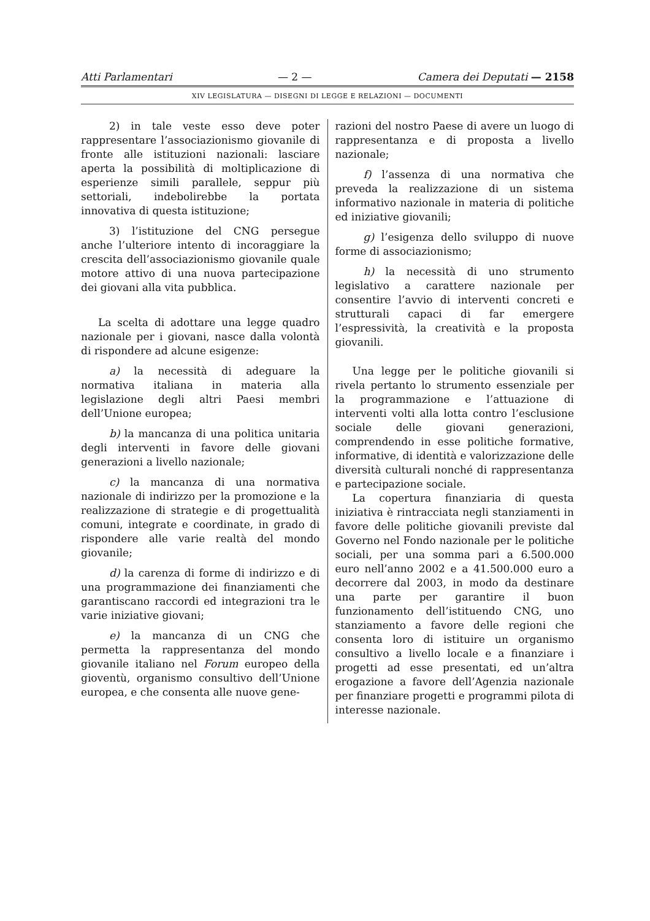Atti Parlamentari — 2 — Camera dei Deputati — 2158
XIV LEGISLATURA — DISEGNI DI LEGGE E RELAZIONI — DOCUMENTI
2) in tale veste esso deve poter rappresentare l’associazionismo giovanile di fronte alle istituzioni nazionali: lasciare aperta la possibilità di moltiplicazione di esperienze simili parallele, seppur più settoriali, indebolirebbe la portata innovativa di questa istituzione;
3) l’istituzione del CNG persegue anche l’ulteriore intento di incoraggiare la crescita dell’associazionismo giovanile quale motore attivo di una nuova partecipazione dei giovani alla vita pubblica.
La scelta di adottare una legge quadro nazionale per i giovani, nasce dalla volontà di rispondere ad alcune esigenze:
a) la necessità di adeguare la normativa italiana in materia alla legislazione degli altri Paesi membri dell’Unione europea;
b) la mancanza di una politica unitaria degli interventi in favore delle giovani generazioni a livello nazionale;
c) la mancanza di una normativa nazionale di indirizzo per la promozione e la realizzazione di strategie e di progettualità comuni, integrate e coordinate, in grado di rispondere alle varie realtà del mondo giovanile;
d) la carenza di forme di indirizzo e di una programmazione dei finanziamenti che garantiscano raccordi ed integrazioni tra le varie iniziative giovani;
e) la mancanza di un CNG che permetta la rappresentanza del mondo giovanile italiano nel Forum europeo della gioventù, organismo consultivo dell’Unione europea, e che consenta alle nuove gene-
razioni del nostro Paese di avere un luogo di rappresentanza e di proposta a livello nazionale;
f) l’assenza di una normativa che preveda la realizzazione di un sistema informativo nazionale in materia di politiche ed iniziative giovanili;
g) l’esigenza dello sviluppo di nuove forme di associazionismo;
h) la necessità di uno strumento legislativo a carattere nazionale per consentire l’avvio di interventi concreti e strutturali capaci di far emergere l’espressività, la creatività e la proposta giovanili.
Una legge per le politiche giovanili si rivela pertanto lo strumento essenziale per la programmazione e l’attuazione di interventi volti alla lotta contro l’esclusione sociale delle giovani generazioni, comprendendo in esse politiche formative, informative, di identità e valorizzazione delle diversità culturali nonché di rappresentanza e partecipazione sociale.
La copertura finanziaria di questa iniziativa è rintracciata negli stanziamenti in favore delle politiche giovanili previste dal Governo nel Fondo nazionale per le politiche sociali, per una somma pari a 6.500.000 euro nell’anno 2002 e a 41.500.000 euro a decorrere dal 2003, in modo da destinare una parte per garantire il buon funzionamento dell’istituendo CNG, uno stanziamento a favore delle regioni che consenta loro di istituire un organismo consultivo a livello locale e a finanziare i progetti ad esse presentati, ed un’altra erogazione a favore dell’Agenzia nazionale per finanziare progetti e programmi pilota di interesse nazionale.